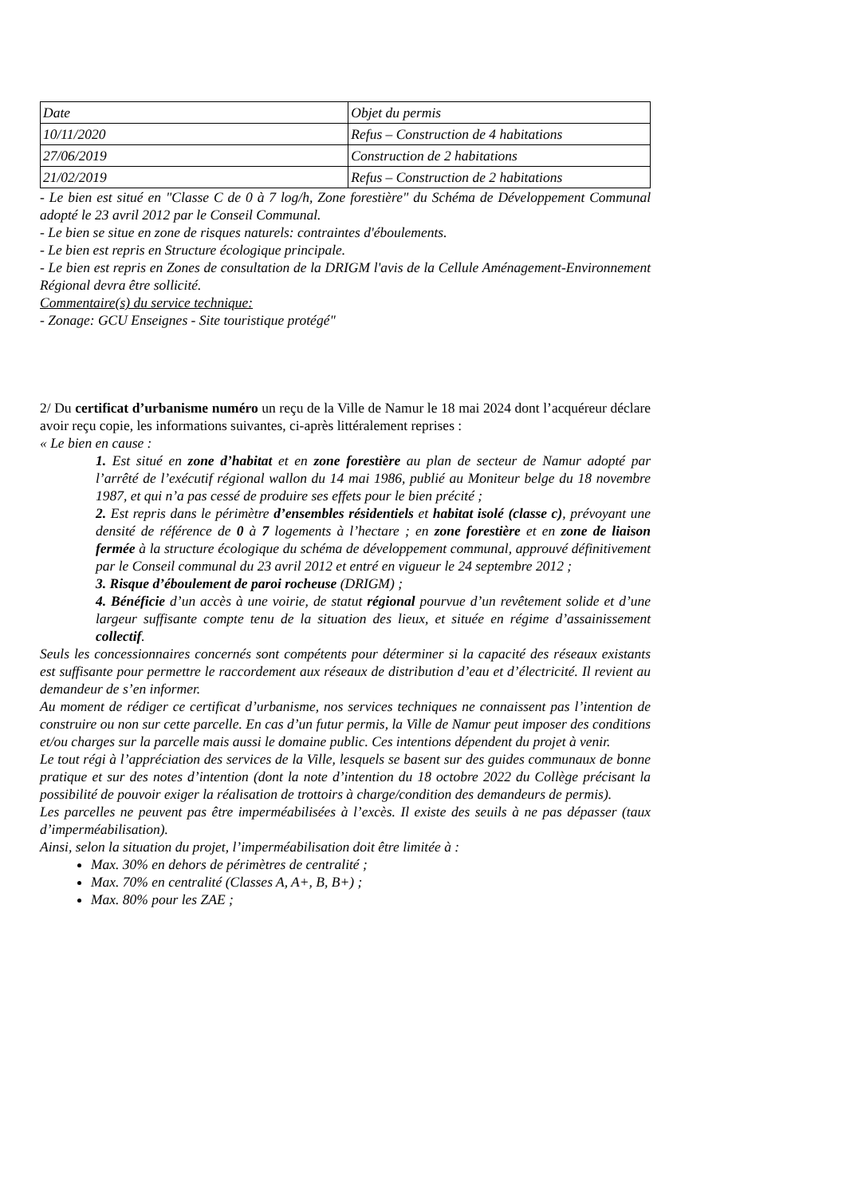| Date | Objet du permis |
| 10/11/2020 | Refus – Construction de 4 habitations |
| 27/06/2019 | Construction de 2 habitations |
| 21/02/2019 | Refus – Construction de 2 habitations |
- Le bien est situé en "Classe C de 0 à 7 log/h, Zone forestière" du Schéma de Développement Communal adopté le 23 avril 2012 par le Conseil Communal.
- Le bien se situe en zone de risques naturels: contraintes d'éboulements.
- Le bien est repris en Structure écologique principale.
- Le bien est repris en Zones de consultation de la DRIGM l'avis de la Cellule Aménagement-Environnement Régional devra être sollicité.
Commentaire(s) du service technique:
- Zonage: GCU Enseignes - Site touristique protégé"
2/ Du certificat d’urbanisme numéro un reçu de la Ville de Namur le 18 mai 2024 dont l’acquéreur déclare avoir reçu copie, les informations suivantes, ci-après littéralement reprises :
« Le bien en cause :
1. Est situé en zone d’habitat et en zone forestière au plan de secteur de Namur adopté par l’arrêté de l’exécutif régional wallon du 14 mai 1986, publié au Moniteur belge du 18 novembre 1987, et qui n’a pas cessé de produire ses effets pour le bien précité ;
2. Est repris dans le périmètre d’ensembles résidentiels et habitat isolé (classe c), prévoyant une densité de référence de 0 à 7 logements à l’hectare ; en zone forestière et en zone de liaison fermée à la structure écologique du schéma de développement communal, approuvé définitivement par le Conseil communal du 23 avril 2012 et entré en vigueur le 24 septembre 2012 ;
3. Risque d’éboulement de paroi rocheuse (DRIGM) ;
4. Bénéficie d’un accès à une voirie, de statut régional pourvue d’un revêtement solide et d’une largeur suffisante compte tenu de la situation des lieux, et située en régime d’assainissement collectif.
Seuls les concessionnaires concernés sont compétents pour déterminer si la capacité des réseaux existants est suffisante pour permettre le raccordement aux réseaux de distribution d’eau et d’électricité. Il revient au demandeur de s’en informer.
Au moment de rédiger ce certificat d’urbanisme, nos services techniques ne connaissent pas l’intention de construire ou non sur cette parcelle. En cas d’un futur permis, la Ville de Namur peut imposer des conditions et/ou charges sur la parcelle mais aussi le domaine public. Ces intentions dépendent du projet à venir.
Le tout régi à l’appréciation des services de la Ville, lesquels se basent sur des guides communaux de bonne pratique et sur des notes d’intention (dont la note d’intention du 18 octobre 2022 du Collège précisant la possibilité de pouvoir exiger la réalisation de trottoirs à charge/condition des demandeurs de permis).
Les parcelles ne peuvent pas être imperméabilisées à l’excès. Il existe des seuils à ne pas dépasser (taux d’imperméabilisation).
Ainsi, selon la situation du projet, l’imperméabilisation doit être limitée à :
Max. 30% en dehors de périmètres de centralité ;
Max. 70% en centralité (Classes A, A+, B, B+) ;
Max. 80% pour les ZAE ;